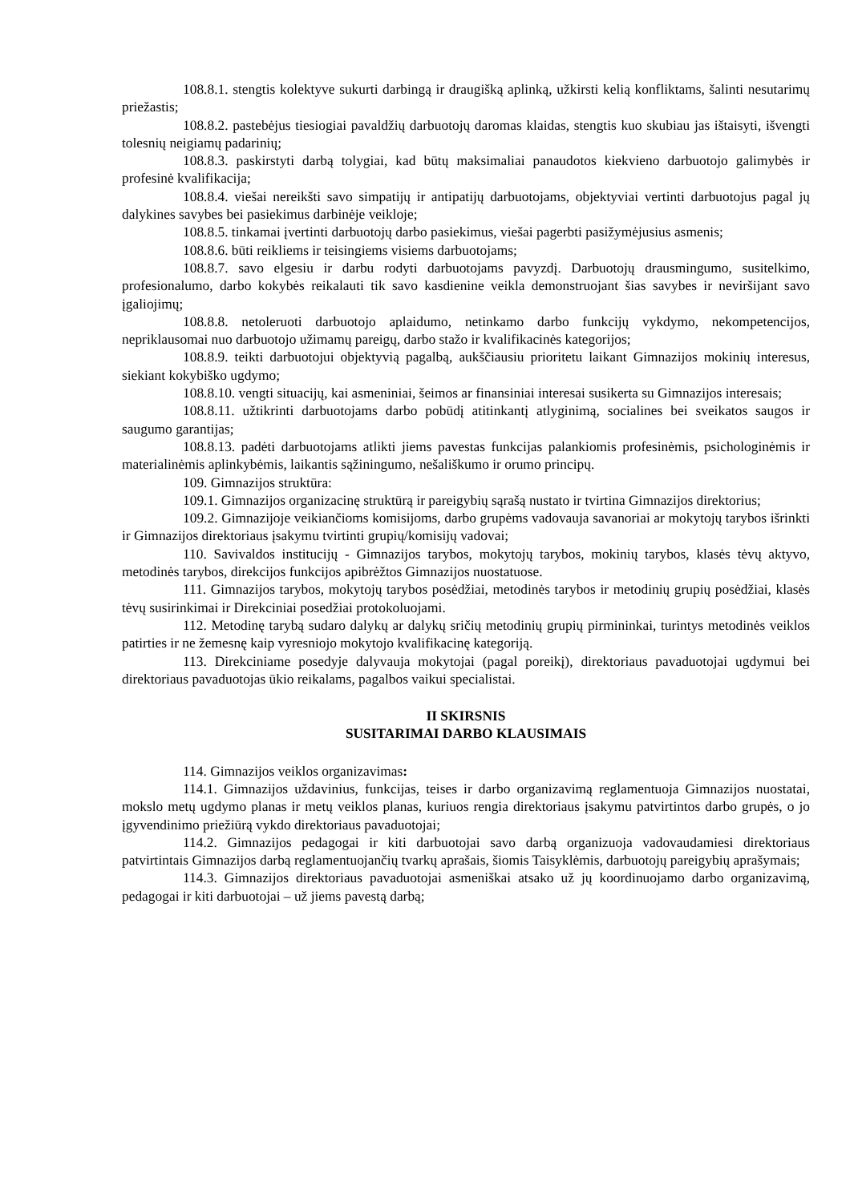108.8.1. stengtis kolektyve sukurti darbingą ir draugišką aplinką, užkirsti kelią konfliktams, šalinti nesutarimų priežastis;
108.8.2. pastebėjus tiesiogiai pavaldžių darbuotojų daromas klaidas, stengtis kuo skubiau jas ištaisyti, išvengti tolesnių neigiamų padarinių;
108.8.3. paskirstyti darbą tolygiai, kad būtų maksimaliai panaudotos kiekvieno darbuotojo galimybės ir profesinė kvalifikacija;
108.8.4. viešai nereikšti savo simpatijų ir antipatijų darbuotojams, objektyviai vertinti darbuotojus pagal jų dalykines savybes bei pasiekimus darbinėje veikloje;
108.8.5. tinkamai įvertinti darbuotojų darbo pasiekimus, viešai pagerbti pasižymėjusius asmenis;
108.8.6. būti reikliems ir teisingiems visiems darbuotojams;
108.8.7. savo elgesiu ir darbu rodyti darbuotojams pavyzdį. Darbuotojų drausmingumo, susitelkimo, profesionalumo, darbo kokybės reikalauti tik savo kasdienine veikla demonstruojant šias savybes ir neviršijant savo įgaliojimų;
108.8.8. netoleruoti darbuotojo aplaidumo, netinkamo darbo funkcijų vykdymo, nekompetencijos, nepriklausomai nuo darbuotojo užimamų pareigų, darbo stažo ir kvalifikacinės kategorijos;
108.8.9. teikti darbuotojui objektyvią pagalbą, aukščiausiu prioritetu laikant Gimnazijos mokinių interesus, siekiant kokybiško ugdymo;
108.8.10. vengti situacijų, kai asmeniniai, šeimos ar finansiniai interesai susikerta su Gimnazijos interesais;
108.8.11. užtikrinti darbuotojams darbo pobūdį atitinkantį atlyginimą, socialines bei sveikatos saugos ir saugumo garantijas;
108.8.13. padėti darbuotojams atlikti jiems pavestas funkcijas palankiomis profesinėmis, psichologinėmis ir materialinėmis aplinkybėmis, laikantis sąžiningumo, nešališkumo ir orumo principų.
109. Gimnazijos struktūra:
109.1. Gimnazijos organizacinę struktūrą ir pareigybių sąrašą nustato ir tvirtina Gimnazijos direktorius;
109.2. Gimnazijoje veikiančioms komisijoms, darbo grupėms vadovauja savanoriai ar mokytojų tarybos išrinkti ir Gimnazijos direktoriaus įsakymu tvirtinti grupių/komisijų vadovai;
110. Savivaldos institucijų - Gimnazijos tarybos, mokytojų tarybos, mokinių tarybos, klasės tėvų aktyvo, metodinės tarybos, direkcijos funkcijos apibrėžtos Gimnazijos nuostatuose.
111. Gimnazijos tarybos, mokytojų tarybos posėdžiai, metodinės tarybos ir metodinių grupių posėdžiai, klasės tėvų susirinkimai ir Direkciniai posedžiai protokoluojami.
112. Metodinę tarybą sudaro dalykų ar dalykų sričių metodinių grupių pirmininkai, turintys metodinės veiklos patirties ir ne žemesnę kaip vyresniojo mokytojo kvalifikacinę kategoriją.
113. Direkciniame posedyje dalyvauja mokytojai (pagal poreikį), direktoriaus pavaduotojai ugdymui bei direktoriaus pavaduotojas ūkio reikalams, pagalbos vaikui specialistai.
II SKIRSNIS
SUSITARIMAI DARBO KLAUSIMAIS
114. Gimnazijos veiklos organizavimas:
114.1. Gimnazijos uždavinius, funkcijas, teises ir darbo organizavimą reglamentuoja Gimnazijos nuostatai, mokslo metų ugdymo planas ir metų veiklos planas, kuriuos rengia direktoriaus įsakymu patvirtintos darbo grupės, o jo įgyvendinimo priežiūrą vykdo direktoriaus pavaduotojai;
114.2. Gimnazijos pedagogai ir kiti darbuotojai savo darbą organizuoja vadovaudamiesi direktoriaus patvirtintais Gimnazijos darbą reglamentuojančių tvarkų aprašais, šiomis Taisyklėmis, darbuotojų pareigybių aprašymais;
114.3. Gimnazijos direktoriaus pavaduotojai asmeniškai atsako už jų koordinuojamo darbo organizavimą, pedagogai ir kiti darbuotojai – už jiems pavestą darbą;